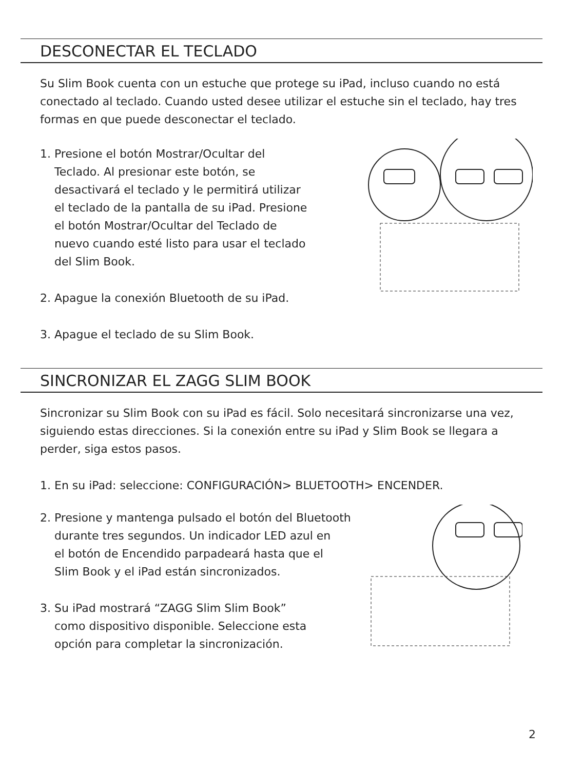DESCONECTAR EL TECLADO
Su Slim Book cuenta con un estuche que protege su iPad, incluso cuando no está conectado al teclado. Cuando usted desee utilizar el estuche sin el teclado, hay tres formas en que puede desconectar el teclado.
1. Presione el botón Mostrar/Ocultar del
Teclado. Al presionar este botón, se
desactivará el teclado y le permitirá utilizar
el teclado de la pantalla de su iPad. Presione
el botón Mostrar/Ocultar del Teclado de
nuevo cuando esté listo para usar el teclado
del Slim Book.
2. Apague la conexión Bluetooth de su iPad.
3. Apague el teclado de su Slim Book.
SINCRONIZAR EL ZAGG SLIM BOOK
Sincronizar su Slim Book con su iPad es fácil. Solo necesitará sincronizarse una vez, siguiendo estas direcciones. Si la conexión entre su iPad y Slim Book se llegara a perder, siga estos pasos.
1. En su iPad: seleccione: CONFIGURACIÓN> BLUETOOTH> ENCENDER.
2. Presione y mantenga pulsado el botón del Bluetooth
durante tres segundos. Un indicador LED azul en
el botón de Encendido parpadeará hasta que el
Slim Book y el iPad están sincronizados.
3. Su iPad mostrará “ZAGG Slim Slim Book”
como dispositivo disponible. Seleccione esta
opción para completar la sincronización.
2